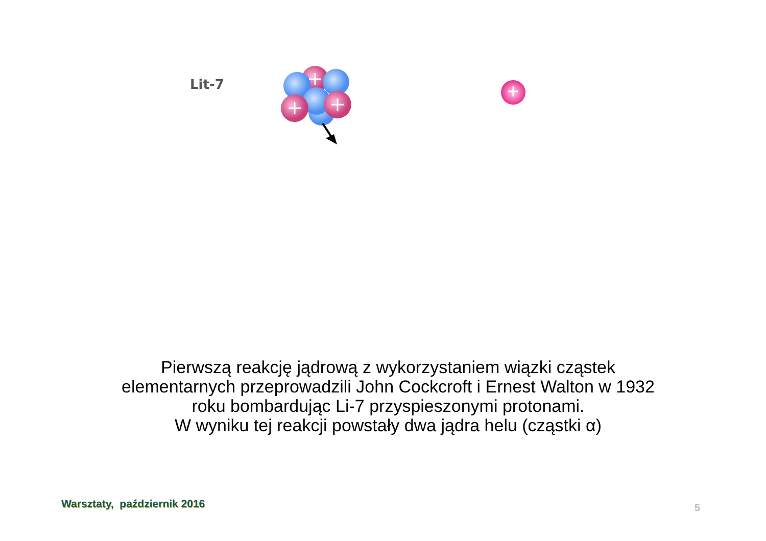Lit-7
Pierwszą reakcję jądrową z wykorzystaniem wiązki cząstek elementarnych przeprowadzili John Cockcroft i Ernest Walton w 1932 roku bombardując Li-7 przyspieszonymi protonami.
W wyniku tej reakcji powstały dwa jądra helu (cząstki α)
Warsztaty, październik 2016 5